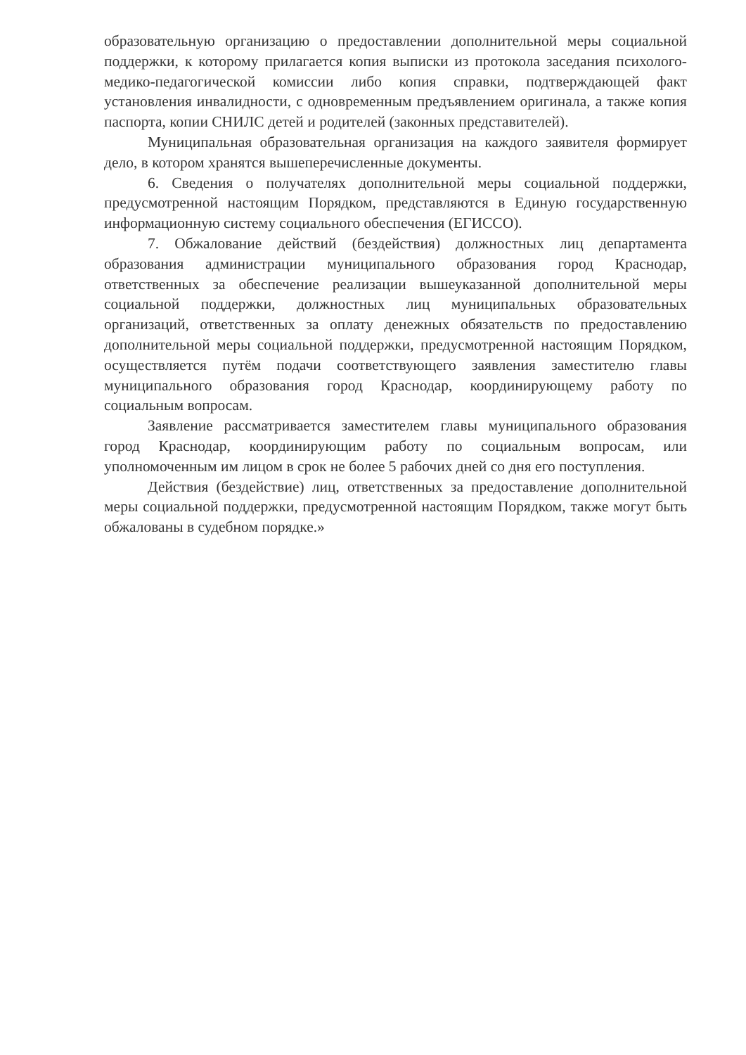образовательную организацию о предоставлении дополнительной меры социальной поддержки, к которому прилагается копия выписки из протокола заседания психолого-медико-педагогической комиссии либо копия справки, подтверждающей факт установления инвалидности, с одновременным предъявлением оригинала, а также копия паспорта, копии СНИЛС детей и родителей (законных представителей).
Муниципальная образовательная организация на каждого заявителя формирует дело, в котором хранятся вышеперечисленные документы.
6. Сведения о получателях дополнительной меры социальной поддержки, предусмотренной настоящим Порядком, представляются в Единую государственную информационную систему социального обеспечения (ЕГИССО).
7. Обжалование действий (бездействия) должностных лиц департамента образования администрации муниципального образования город Краснодар, ответственных за обеспечение реализации вышеуказанной дополнительной меры социальной поддержки, должностных лиц муниципальных образовательных организаций, ответственных за оплату денежных обязательств по предоставлению дополнительной меры социальной поддержки, предусмотренной настоящим Порядком, осуществляется путём подачи соответствующего заявления заместителю главы муниципального образования город Краснодар, координирующему работу по социальным вопросам.
Заявление рассматривается заместителем главы муниципального образования город Краснодар, координирующим работу по социальным вопросам, или уполномоченным им лицом в срок не более 5 рабочих дней со дня его поступления.
Действия (бездействие) лиц, ответственных за предоставление дополнительной меры социальной поддержки, предусмотренной настоящим Порядком, также могут быть обжалованы в судебном порядке.»